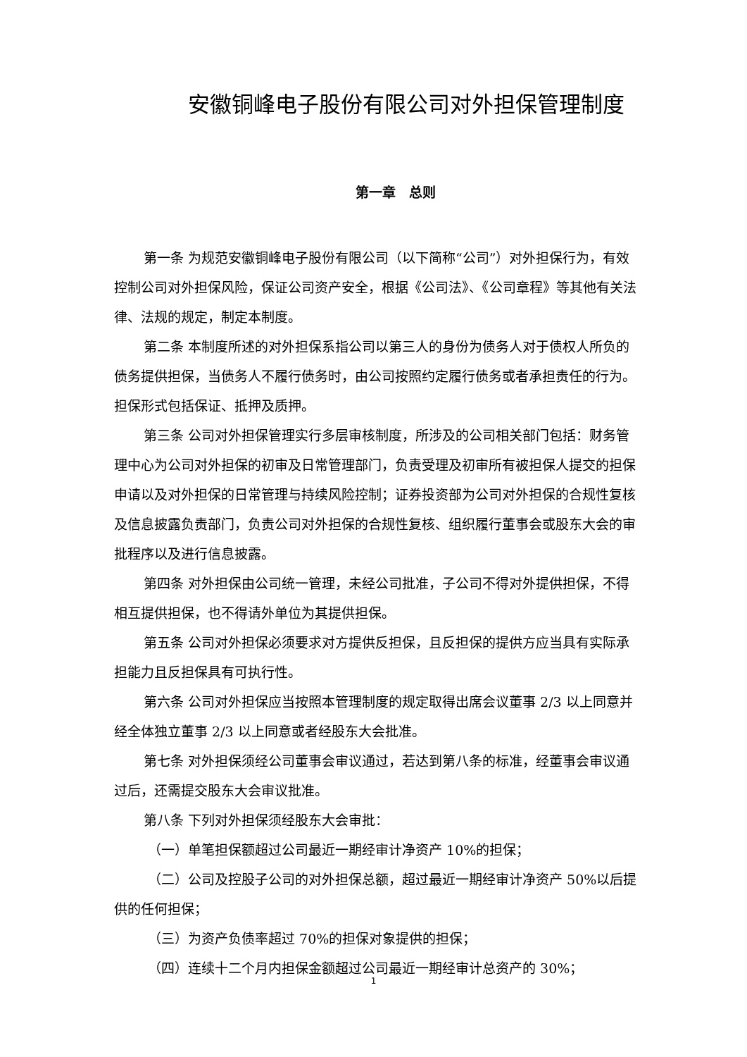安徽铜峰电子股份有限公司对外担保管理制度
第一章　总则
第一条 为规范安徽铜峰电子股份有限公司（以下简称“公司”）对外担保行为，有效控制公司对外担保风险，保证公司资产安全，根据《公司法》、《公司章程》等其他有关法律、法规的规定，制定本制度。
第二条 本制度所述的对外担保系指公司以第三人的身份为债务人对于债权人所负的债务提供担保，当债务人不履行债务时，由公司按照约定履行债务或者承担责任的行为。担保形式包括保证、抵押及质押。
第三条 公司对外担保管理实行多层审核制度，所涉及的公司相关部门包括：财务管理中心为公司对外担保的初审及日常管理部门，负责受理及初审所有被担保人提交的担保申请以及对外担保的日常管理与持续风险控制；证券投资部为公司对外担保的合规性复核及信息披露负责部门，负责公司对外担保的合规性复核、组织履行董事会或股东大会的审批程序以及进行信息披露。
第四条 对外担保由公司统一管理，未经公司批准，子公司不得对外提供担保，不得相互提供担保，也不得请外单位为其提供担保。
第五条 公司对外担保必须要求对方提供反担保，且反担保的提供方应当具有实际承担能力且反担保具有可执行性。
第六条 公司对外担保应当按照本管理制度的规定取得出席会议董事 2/3 以上同意并经全体独立董事 2/3 以上同意或者经股东大会批准。
第七条 对外担保须经公司董事会审议通过，若达到第八条的标准，经董事会审议通过后，还需提交股东大会审议批准。
第八条 下列对外担保须经股东大会审批：
（一）单笔担保额超过公司最近一期经审计净资产 10%的担保；
（二）公司及控股子公司的对外担保总额，超过最近一期经审计净资产 50%以后提供的任何担保；
（三）为资产负债率超过 70%的担保对象提供的担保；
（四）连续十二个月内担保金额超过公司最近一期经审计总资产的 30%；
1